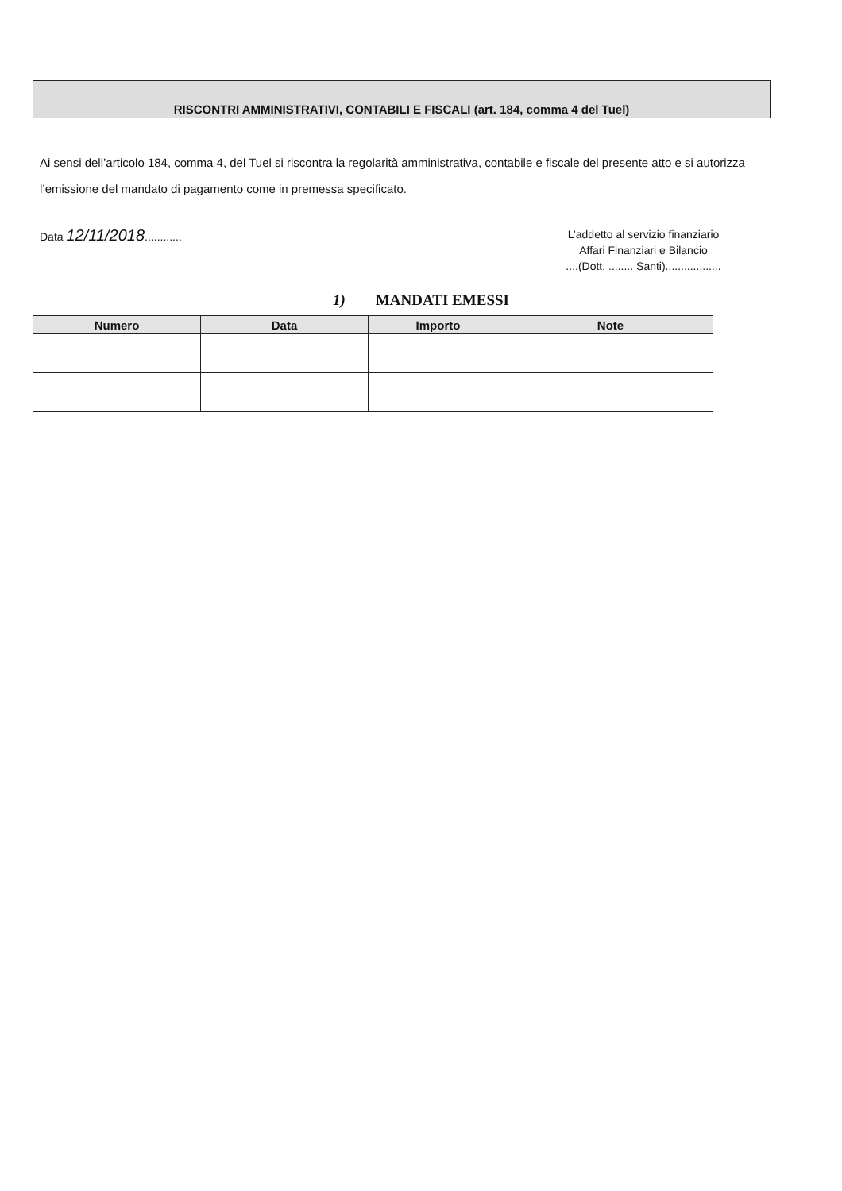RISCONTRI AMMINISTRATIVI, CONTABILI E FISCALI (art. 184, comma 4 del Tuel)
Ai sensi dell’articolo 184, comma 4, del Tuel si riscontra la regolarità amministrativa, contabile e fiscale del presente atto e si autorizza l’emissione del mandato di pagamento come in premessa specificato.
Data 12/11/2018............
L’addetto al servizio finanziario
Affari Finanziari e Bilancio
....(Dott. ........ Santi)..................
1) MANDATI EMESSI
| Numero | Data | Importo | Note |
| --- | --- | --- | --- |